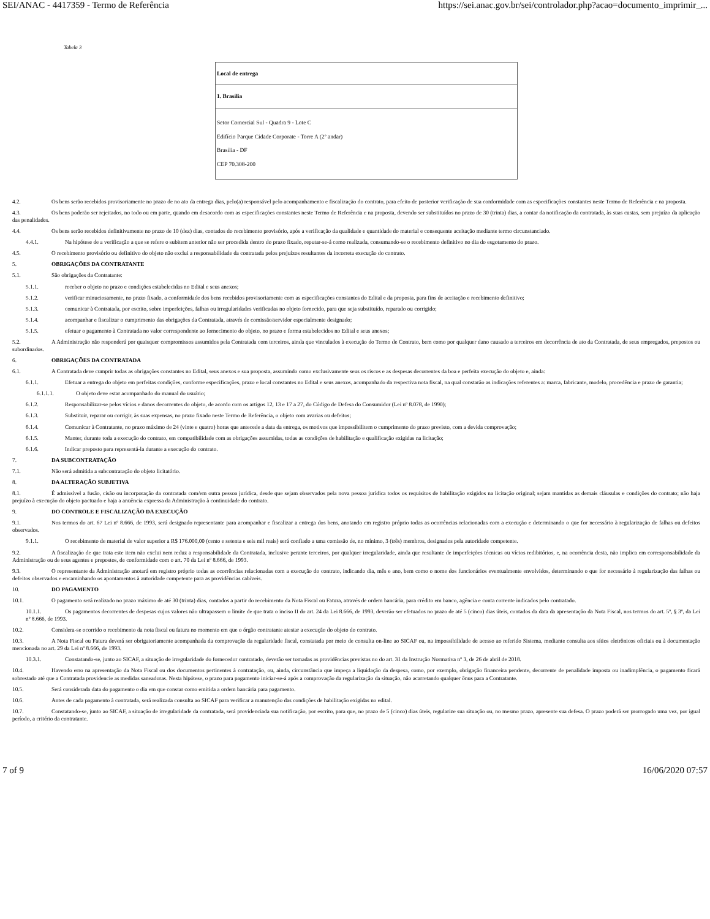SEI/ANAC - 4417359 - Termo de Referência https://sei.anac.gov.br/sei/controlador.php?acao=documento_imprimir_...
Tabela 3
| Local de entrega |
| 1. Brasília |
| Setor Comercial Sul - Quadra 9 - Lote C Edifício Parque Cidade Corporate - Torre A (2º andar) Brasília - DF CEP 70.308-200 |
4.2. Os bens serão recebidos provisoriamente no prazo de no ato da entrega dias, pelo(a) responsável pelo acompanhamento e fiscalização do contrato, para efeito de posterior verificação de sua conformidade com as especificações constantes neste Termo de Referência e na proposta.
4.3. Os bens poderão ser rejeitados, no todo ou em parte, quando em desacordo com as especificações constantes neste Termo de Referência e na proposta, devendo ser substituídos no prazo de 30 (trinta) dias, a contar da notificação da contratada, às suas custas, sem prejuízo da aplicação das penalidades.
4.4. Os bens serão recebidos definitivamente no prazo de 10 (dez) dias, contados do recebimento provisório, após a verificação da qualidade e quantidade do material e consequente aceitação mediante termo circunstanciado.
4.4.1. Na hipótese de a verificação a que se refere o subitem anterior não ser procedida dentro do prazo fixado, reputar-se-á como realizada, consumando-se o recebimento definitivo no dia do esgotamento do prazo.
4.5. O recebimento provisório ou definitivo do objeto não exclui a responsabilidade da contratada pelos prejuízos resultantes da incorreta execução do contrato.
5. OBRIGAÇÕES DA CONTRATANTE
5.1. São obrigações da Contratante:
5.1.1. receber o objeto no prazo e condições estabelecidas no Edital e seus anexos;
5.1.2. verificar minuciosamente, no prazo fixado, a conformidade dos bens recebidos provisoriamente com as especificações constantes do Edital e da proposta, para fins de aceitação e recebimento definitivo;
5.1.3. comunicar à Contratada, por escrito, sobre imperfeições, falhas ou irregularidades verificadas no objeto fornecido, para que seja substituído, reparado ou corrigido;
5.1.4. acompanhar e fiscalizar o cumprimento das obrigações da Contratada, através de comissão/servidor especialmente designado;
5.1.5. efetuar o pagamento à Contratada no valor correspondente ao fornecimento do objeto, no prazo e forma estabelecidos no Edital e seus anexos;
5.2. A Administração não responderá por quaisquer compromissos assumidos pela Contratada com terceiros, ainda que vinculados à execução do Termo de Contrato, bem como por qualquer dano causado a terceiros em decorrência de ato da Contratada, de seus empregados, prepostos ou subordinados.
6. OBRIGAÇÕES DA CONTRATADA
6.1. A Contratada deve cumprir todas as obrigações constantes no Edital, seus anexos e sua proposta, assumindo como exclusivamente seus os riscos e as despesas decorrentes da boa e perfeita execução do objeto e, ainda:
6.1.1. Efetuar a entrega do objeto em perfeitas condições, conforme especificações, prazo e local constantes no Edital e seus anexos, acompanhado da respectiva nota fiscal, na qual constarão as indicações referentes a: marca, fabricante, modelo, procedência e prazo de garantia;
6.1.1.1. O objeto deve estar acompanhado do manual do usuário;
6.1.2. Responsabilizar-se pelos vícios e danos decorrentes do objeto, de acordo com os artigos 12, 13 e 17 a 27, do Código de Defesa do Consumidor (Lei nº 8.078, de 1990);
6.1.3. Substituir, reparar ou corrigir, às suas expensas, no prazo fixado neste Termo de Referência, o objeto com avarias ou defeitos;
6.1.4. Comunicar à Contratante, no prazo máximo de 24 (vinte e quatro) horas que antecede a data da entrega, os motivos que impossibilitem o cumprimento do prazo previsto, com a devida comprovação;
6.1.5. Manter, durante toda a execução do contrato, em compatibilidade com as obrigações assumidas, todas as condições de habilitação e qualificação exigidas na licitação;
6.1.6. Indicar preposto para representá-la durante a execução do contrato.
7. DA SUBCONTRATAÇÃO
7.1. Não será admitida a subcontratação do objeto licitatório.
8. DA ALTERAÇÃO SUBJETIVA
8.1. É admissível a fusão, cisão ou incorporação da contratada com/em outra pessoa jurídica, desde que sejam observados pela nova pessoa jurídica todos os requisitos de habilitação exigidos na licitação original; sejam mantidas as demais cláusulas e condições do contrato; não haja prejuízo à execução do objeto pactuado e haja a anuência expressa da Administração à continuidade do contrato.
9. DO CONTROLE E FISCALIZAÇÃO DA EXECUÇÃO
9.1. Nos termos do art. 67 Lei nº 8.666, de 1993, será designado representante para acompanhar e fiscalizar a entrega dos bens, anotando em registro próprio todas as ocorrências relacionadas com a execução e determinando o que for necessário à regularização de falhas ou defeitos observados.
9.1.1. O recebimento de material de valor superior a R$ 176.000,00 (cento e setenta e seis mil reais) será confiado a uma comissão de, no mínimo, 3 (três) membros, designados pela autoridade competente.
9.2. A fiscalização de que trata este item não exclui nem reduz a responsabilidade da Contratada, inclusive perante terceiros, por qualquer irregularidade, ainda que resultante de imperfeições técnicas ou vícios redibitórios, e, na ocorrência desta, não implica em corresponsabilidade da Administração ou de seus agentes e prepostos, de conformidade com o art. 70 da Lei nº 8.666, de 1993.
9.3. O representante da Administração anotará em registro próprio todas as ocorrências relacionadas com a execução do contrato, indicando dia, mês e ano, bem como o nome dos funcionários eventualmente envolvidos, determinando o que for necessário à regularização das falhas ou defeitos observados e encaminhando os apontamentos à autoridade competente para as providências cabíveis.
10. DO PAGAMENTO
10.1. O pagamento será realizado no prazo máximo de até 30 (trinta) dias, contados a partir do recebimento da Nota Fiscal ou Fatura, através de ordem bancária, para crédito em banco, agência e conta corrente indicados pelo contratado.
10.1.1. Os pagamentos decorrentes de despesas cujos valores não ultrapassem o limite de que trata o inciso II do art. 24 da Lei 8.666, de 1993, deverão ser efetuados no prazo de até 5 (cinco) dias úteis, contados da data da apresentação da Nota Fiscal, nos termos do art. 5º, § 3º, da Lei nº 8.666, de 1993.
10.2. Considera-se ocorrido o recebimento da nota fiscal ou fatura no momento em que o órgão contratante atestar a execução do objeto do contrato.
10.3. A Nota Fiscal ou Fatura deverá ser obrigatoriamente acompanhada da comprovação da regularidade fiscal, constatada por meio de consulta on-line ao SICAF ou, na impossibilidade de acesso ao referido Sistema, mediante consulta aos sítios eletrônicos oficiais ou à documentação mencionada no art. 29 da Lei nº 8.666, de 1993.
10.3.1. Constatando-se, junto ao SICAF, a situação de irregularidade do fornecedor contratado, deverão ser tomadas as providências previstas no do art. 31 da Instrução Normativa nº 3, de 26 de abril de 2018.
10.4. Havendo erro na apresentação da Nota Fiscal ou dos documentos pertinentes à contratação, ou, ainda, circunstância que impeça a liquidação da despesa, como, por exemplo, obrigação financeira pendente, decorrente de penalidade imposta ou inadimplência, o pagamento ficará sobrestado até que a Contratada providencie as medidas saneadoras. Nesta hipótese, o prazo para pagamento iniciar-se-á após a comprovação da regularização da situação, não acarretando qualquer ônus para a Contratante.
10.5. Será considerada data do pagamento o dia em que constar como emitida a ordem bancária para pagamento.
10.6. Antes de cada pagamento à contratada, será realizada consulta ao SICAF para verificar a manutenção das condições de habilitação exigidas no edital.
10.7. Constatando-se, junto ao SICAF, a situação de irregularidade da contratada, será providenciada sua notificação, por escrito, para que, no prazo de 5 (cinco) dias úteis, regularize sua situação ou, no mesmo prazo, apresente sua defesa. O prazo poderá ser prorrogado uma vez, por igual período, a critério da contratante.
7 of 9 16/06/2020 07:57